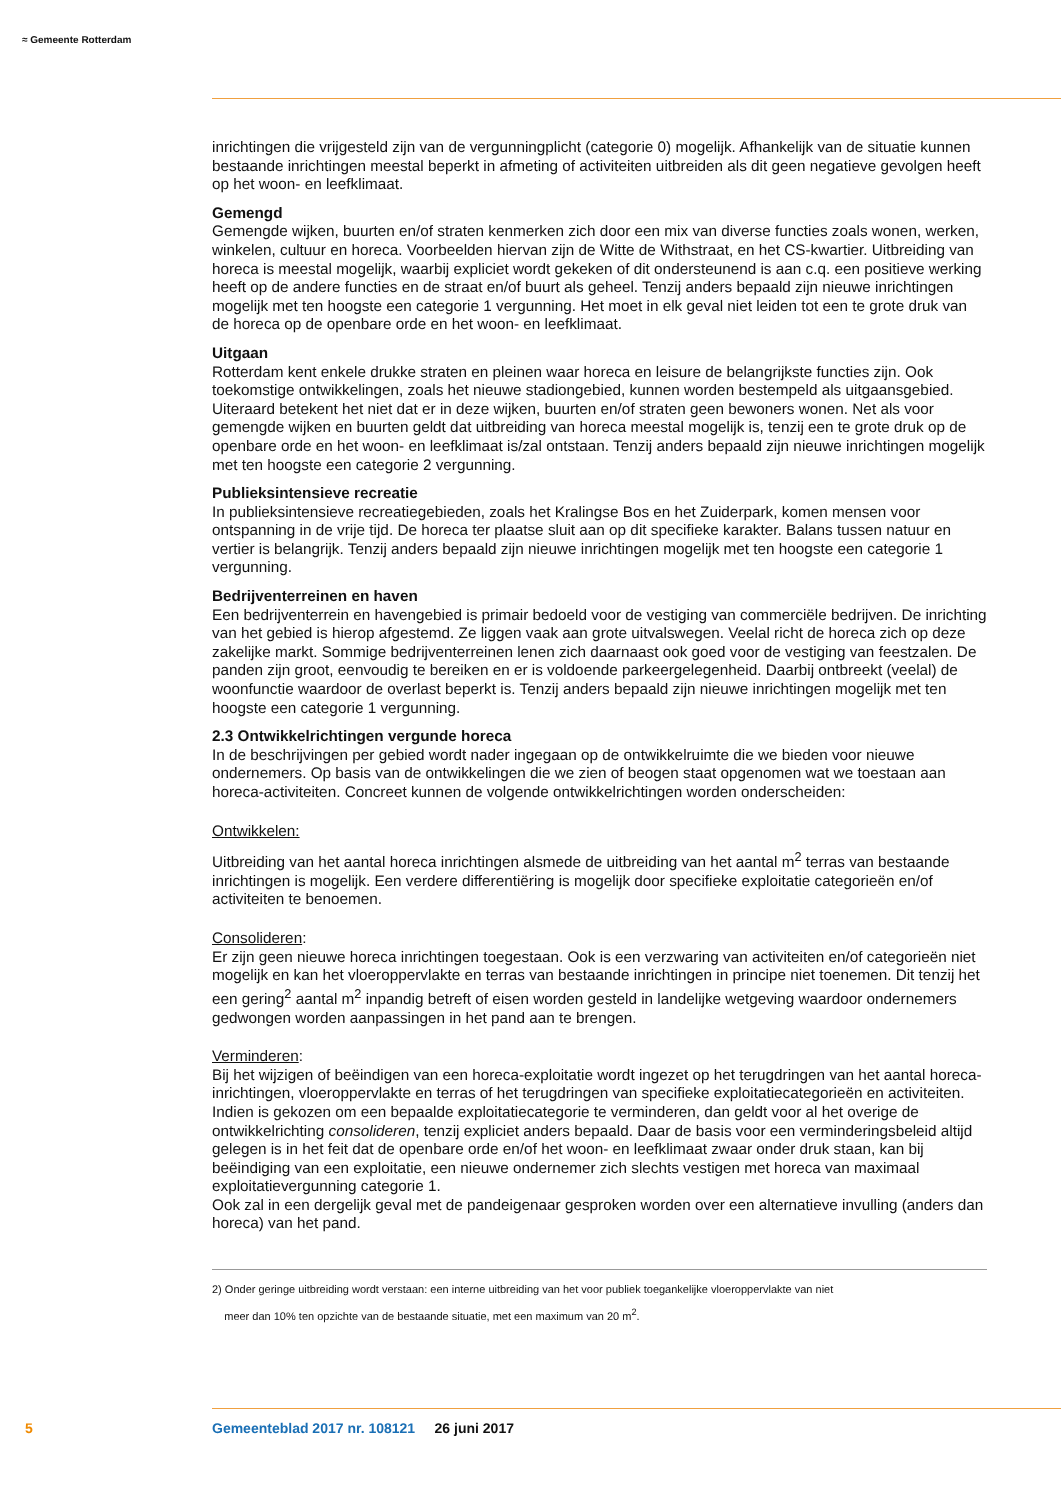≈ Gemeente Rotterdam
inrichtingen die vrijgesteld zijn van de vergunningplicht (categorie 0) mogelijk. Afhankelijk van de situatie kunnen bestaande inrichtingen meestal beperkt in afmeting of activiteiten uitbreiden als dit geen negatieve gevolgen heeft op het woon- en leefklimaat.
Gemengd
Gemengde wijken, buurten en/of straten kenmerken zich door een mix van diverse functies zoals wonen, werken, winkelen, cultuur en horeca. Voorbeelden hiervan zijn de Witte de Withstraat, en het CS-kwartier. Uitbreiding van horeca is meestal mogelijk, waarbij expliciet wordt gekeken of dit ondersteunend is aan c.q. een positieve werking heeft op de andere functies en de straat en/of buurt als geheel. Tenzij anders bepaald zijn nieuwe inrichtingen mogelijk met ten hoogste een categorie 1 vergunning. Het moet in elk geval niet leiden tot een te grote druk van de horeca op de openbare orde en het woon- en leefklimaat.
Uitgaan
Rotterdam kent enkele drukke straten en pleinen waar horeca en leisure de belangrijkste functies zijn. Ook toekomstige ontwikkelingen, zoals het nieuwe stadiongebied, kunnen worden bestempeld als uitgaansgebied. Uiteraard betekent het niet dat er in deze wijken, buurten en/of straten geen bewoners wonen. Net als voor gemengde wijken en buurten geldt dat uitbreiding van horeca meestal mogelijk is, tenzij een te grote druk op de openbare orde en het woon- en leefklimaat is/zal ontstaan. Tenzij anders bepaald zijn nieuwe inrichtingen mogelijk met ten hoogste een categorie 2 vergunning.
Publieksintensieve recreatie
In publieksintensieve recreatiegebieden, zoals het Kralingse Bos en het Zuiderpark, komen mensen voor ontspanning in de vrije tijd. De horeca ter plaatse sluit aan op dit specifieke karakter. Balans tussen natuur en vertier is belangrijk. Tenzij anders bepaald zijn nieuwe inrichtingen mogelijk met ten hoogste een categorie 1 vergunning.
Bedrijventerreinen en haven
Een bedrijventerrein en havengebied is primair bedoeld voor de vestiging van commerciële bedrijven. De inrichting van het gebied is hierop afgestemd. Ze liggen vaak aan grote uitvalswegen. Veelal richt de horeca zich op deze zakelijke markt. Sommige bedrijventerreinen lenen zich daarnaast ook goed voor de vestiging van feestzalen. De panden zijn groot, eenvoudig te bereiken en er is voldoende parkeergelegenheid. Daarbij ontbreekt (veelal) de woonfunctie waardoor de overlast beperkt is. Tenzij anders bepaald zijn nieuwe inrichtingen mogelijk met ten hoogste een categorie 1 vergunning.
2.3 Ontwikkelrichtingen vergunde horeca
In de beschrijvingen per gebied wordt nader ingegaan op de ontwikkelruimte die we bieden voor nieuwe ondernemers. Op basis van de ontwikkelingen die we zien of beogen staat opgenomen wat we toestaan aan horeca-activiteiten. Concreet kunnen de volgende ontwikkelrichtingen worden onderscheiden:
Ontwikkelen:
Uitbreiding van het aantal horeca inrichtingen alsmede de uitbreiding van het aantal m<sup>2</sup> terras van bestaande inrichtingen is mogelijk. Een verdere differentiëring is mogelijk door specifieke exploitatie categorieën en/of activiteiten te benoemen.
Consolideren:
Er zijn geen nieuwe horeca inrichtingen toegestaan. Ook is een verzwaring van activiteiten en/of categorieën niet mogelijk en kan het vloeroppervlakte en terras van bestaande inrichtingen in principe niet toenemen. Dit tenzij het een gering<sup>2</sup> aantal m<sup>2</sup> inpandig betreft of eisen worden gesteld in landelijke wetgeving waardoor ondernemers gedwongen worden aanpassingen in het pand aan te brengen.
Verminderen:
Bij het wijzigen of beëindigen van een horeca-exploitatie wordt ingezet op het terugdringen van het aantal horeca-inrichtingen, vloeroppervlakte en terras of het terugdringen van specifieke exploitatiecategorieën en activiteiten. Indien is gekozen om een bepaalde exploitatiecategorie te verminderen, dan geldt voor al het overige de ontwikkelrichting consolideren, tenzij expliciet anders bepaald. Daar de basis voor een verminderingsbeleid altijd gelegen is in het feit dat de openbare orde en/of het woon- en leefklimaat zwaar onder druk staan, kan bij beëindiging van een exploitatie, een nieuwe ondernemer zich slechts vestigen met horeca van maximaal exploitatievergunning categorie 1.
Ook zal in een dergelijk geval met de pandeigenaar gesproken worden over een alternatieve invulling (anders dan horeca) van het pand.
2) Onder geringe uitbreiding wordt verstaan: een interne uitbreiding van het voor publiek toegankelijke vloeroppervlakte van niet
meer dan 10% ten opzichte van de bestaande situatie, met een maximum van 20 m<sup>2</sup>.
5 Gemeenteblad 2017 nr. 108121 26 juni 2017